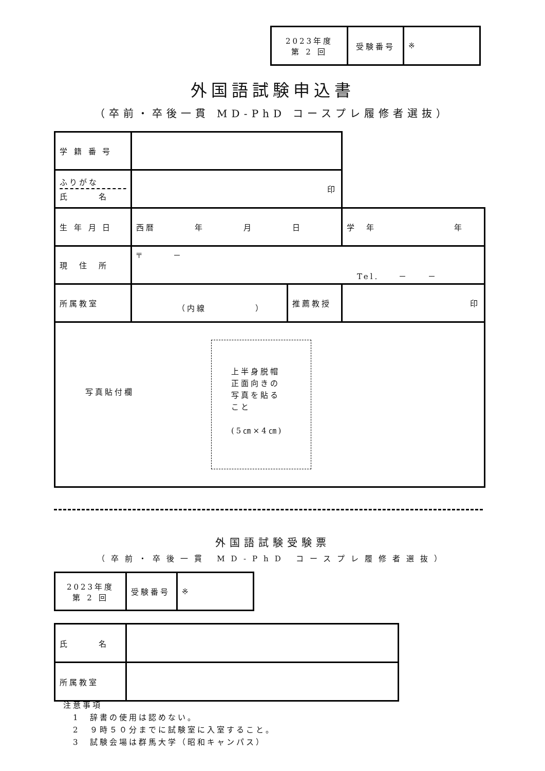| 2023年度 第 2 回 | 受験番号 | ※ |
外国語試験申込書
（卒前・卒後一貫 MD-PhD コースプレ履修者選抜）
| 学 籍 番 号 | | | |
| ふりがな 氏 名 | 印 | | |
| 生 年 月 日 | 西暦 年 月 日 | | 学 年 年 |
| 現 住 所 | 〒 － Tel. － － | | |
| 所属教室 | （内線 ） | 推薦教授 | 印 |
| 写真貼付欄 上半身脱帽 正面向きの 写真を貼る こと (5㎝×4㎝) | | | |
外国語試験受験票
（卒前・卒後一貫 MD-PhD コースプレ履修者選抜）
| 2023年度 第 2 回 | 受験番号 | ※ |
| 氏 名 | |
| 所属教室 | |
注意事項
　1　辞書の使用は認めない。
　2　９時５０分までに試験室に入室すること。
　3　試験会場は群馬大学（昭和キャンパス）